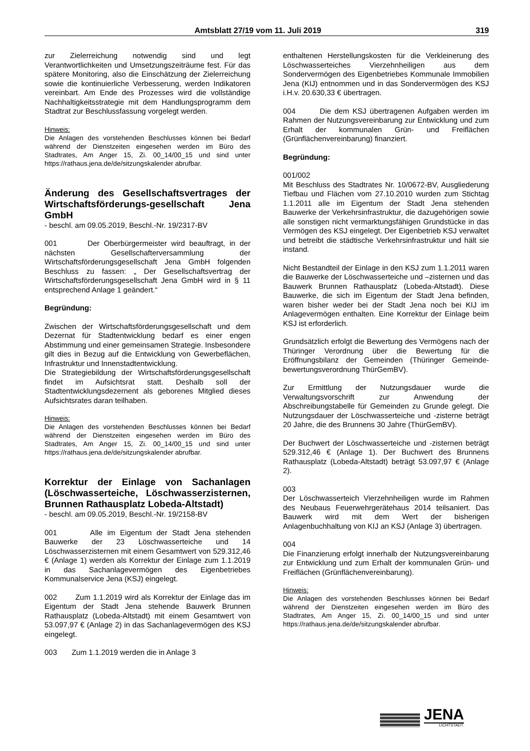Amtsblatt 27/19 vom 11. Juli 2019 319
zur Zielerreichung notwendig sind und legt Verantwortlichkeiten und Umsetzungszeiträume fest. Für das spätere Monitoring, also die Einschätzung der Zielerreichung sowie die kontinuierliche Verbesserung, werden Indikatoren vereinbart. Am Ende des Prozesses wird die vollständige Nachhaltigkeitsstrategie mit dem Handlungsprogramm dem Stadtrat zur Beschlussfassung vorgelegt werden.
Hinweis:
Die Anlagen des vorstehenden Beschlusses können bei Bedarf während der Dienstzeiten eingesehen werden im Büro des Stadtrates, Am Anger 15, Zi. 00_14/00_15 und sind unter https://rathaus.jena.de/de/sitzungskalender abrufbar.
Änderung des Gesellschaftsvertrages der Wirtschaftsförderungs-gesellschaft Jena GmbH
- beschl. am 09.05.2019, Beschl.-Nr. 19/2317-BV
001 Der Oberbürgermeister wird beauftragt, in der nächsten Gesellschafterversammlung der Wirtschaftsförderungsgesellschaft Jena GmbH folgenden Beschluss zu fassen: „ Der Gesellschaftsvertrag der Wirtschaftsförderungsgesellschaft Jena GmbH wird in § 11 entsprechend Anlage 1 geändert.“
Begründung:
Zwischen der Wirtschaftsförderungsgesellschaft und dem Dezernat für Stadtentwicklung bedarf es einer engen Abstimmung und einer gemeinsamen Strategie. Insbesondere gilt dies in Bezug auf die Entwicklung von Gewerbeflächen, Infrastruktur und Innenstadtentwicklung.
Die Strategiebildung der Wirtschaftsförderungsgesellschaft findet im Aufsichtsrat statt. Deshalb soll der Stadtentwicklungsdezernent als geborenes Mitglied dieses Aufsichtsrates daran teilhaben.
Hinweis:
Die Anlagen des vorstehenden Beschlusses können bei Bedarf während der Dienstzeiten eingesehen werden im Büro des Stadtrates, Am Anger 15, Zi. 00_14/00_15 und sind unter https://rathaus.jena.de/de/sitzungskalender abrufbar.
Korrektur der Einlage von Sachanlagen (Löschwasserteiche, Löschwasserzisternen, Brunnen Rathausplatz Lobeda-Altstadt)
- beschl. am 09.05.2019, Beschl.-Nr. 19/2158-BV
001 Alle im Eigentum der Stadt Jena stehenden Bauwerke der 23 Löschwasserteiche und 14 Löschwasserzisternen mit einem Gesamtwert von 529.312,46 € (Anlage 1) werden als Korrektur der Einlage zum 1.1.2019 in das Sachanlagevermögen des Eigenbetriebes Kommunalservice Jena (KSJ) eingelegt.
002 Zum 1.1.2019 wird als Korrektur der Einlage das im Eigentum der Stadt Jena stehende Bauwerk Brunnen Rathausplatz (Lobeda-Altstadt) mit einem Gesamtwert von 53.097,97 € (Anlage 2) in das Sachanlagevermögen des KSJ eingelegt.
003 Zum 1.1.2019 werden die in Anlage 3
enthaltenen Herstellungskosten für die Verkleinerung des Löschwasserteiches Vierzehnheiligen aus dem Sondervermögen des Eigenbetriebes Kommunale Immobilien Jena (KIJ) entnommen und in das Sondervermögen des KSJ i.H.v. 20.630,33 € übertragen.
004 Die dem KSJ übertragenen Aufgaben werden im Rahmen der Nutzungsvereinbarung zur Entwicklung und zum Erhalt der kommunalen Grün- und Freiflächen (Grünflächenvereinbarung) finanziert.
Begründung:
001/002
Mit Beschluss des Stadtrates Nr. 10/0672-BV, Ausgliederung Tiefbau und Flächen vom 27.10.2010 wurden zum Stichtag 1.1.2011 alle im Eigentum der Stadt Jena stehenden Bauwerke der Verkehrsinfrastruktur, die dazugehörigen sowie alle sonstigen nicht vermarktungsfähigen Grundstücke in das Vermögen des KSJ eingelegt. Der Eigenbetrieb KSJ verwaltet und betreibt die städtische Verkehrsinfrastruktur und hält sie instand.
Nicht Bestandteil der Einlage in den KSJ zum 1.1.2011 waren die Bauwerke der Löschwasserteiche und –zisternen und das Bauwerk Brunnen Rathausplatz (Lobeda-Altstadt). Diese Bauwerke, die sich im Eigentum der Stadt Jena befinden, waren bisher weder bei der Stadt Jena noch bei KIJ im Anlagevermögen enthalten. Eine Korrektur der Einlage beim KSJ ist erforderlich.
Grundsätzlich erfolgt die Bewertung des Vermögens nach der Thüringer Verordnung über die Bewertung für die Eröffnungsbilanz der Gemeinden (Thüringer Gemeinde-bewertungsverordnung ThürGemBV).
Zur Ermittlung der Nutzungsdauer wurde die Verwaltungsvorschrift zur Anwendung der Abschreibungstabelle für Gemeinden zu Grunde gelegt. Die Nutzungsdauer der Löschwasserteiche und -zisterne beträgt 20 Jahre, die des Brunnens 30 Jahre (ThürGemBV).
Der Buchwert der Löschwasserteiche und -zisternen beträgt 529.312,46 € (Anlage 1). Der Buchwert des Brunnens Rathausplatz (Lobeda-Altstadt) beträgt 53.097,97 € (Anlage 2).
003
Der Löschwasserteich Vierzehnheiligen wurde im Rahmen des Neubaus Feuerwehrgerätehaus 2014 teilsaniert. Das Bauwerk wird mit dem Wert der bisherigen Anlagenbuchhaltung von KIJ an KSJ (Anlage 3) übertragen.
004
Die Finanzierung erfolgt innerhalb der Nutzungsvereinbarung zur Entwicklung und zum Erhalt der kommunalen Grün- und Freiflächen (Grünflächenvereinbarung).
Hinweis:
Die Anlagen des vorstehenden Beschlusses können bei Bedarf während der Dienstzeiten eingesehen werden im Büro des Stadtrates, Am Anger 15, Zi. 00_14/00_15 und sind unter https://rathaus.jena.de/de/sitzungskalender abrufbar.
JENA
LICHTSTADT.